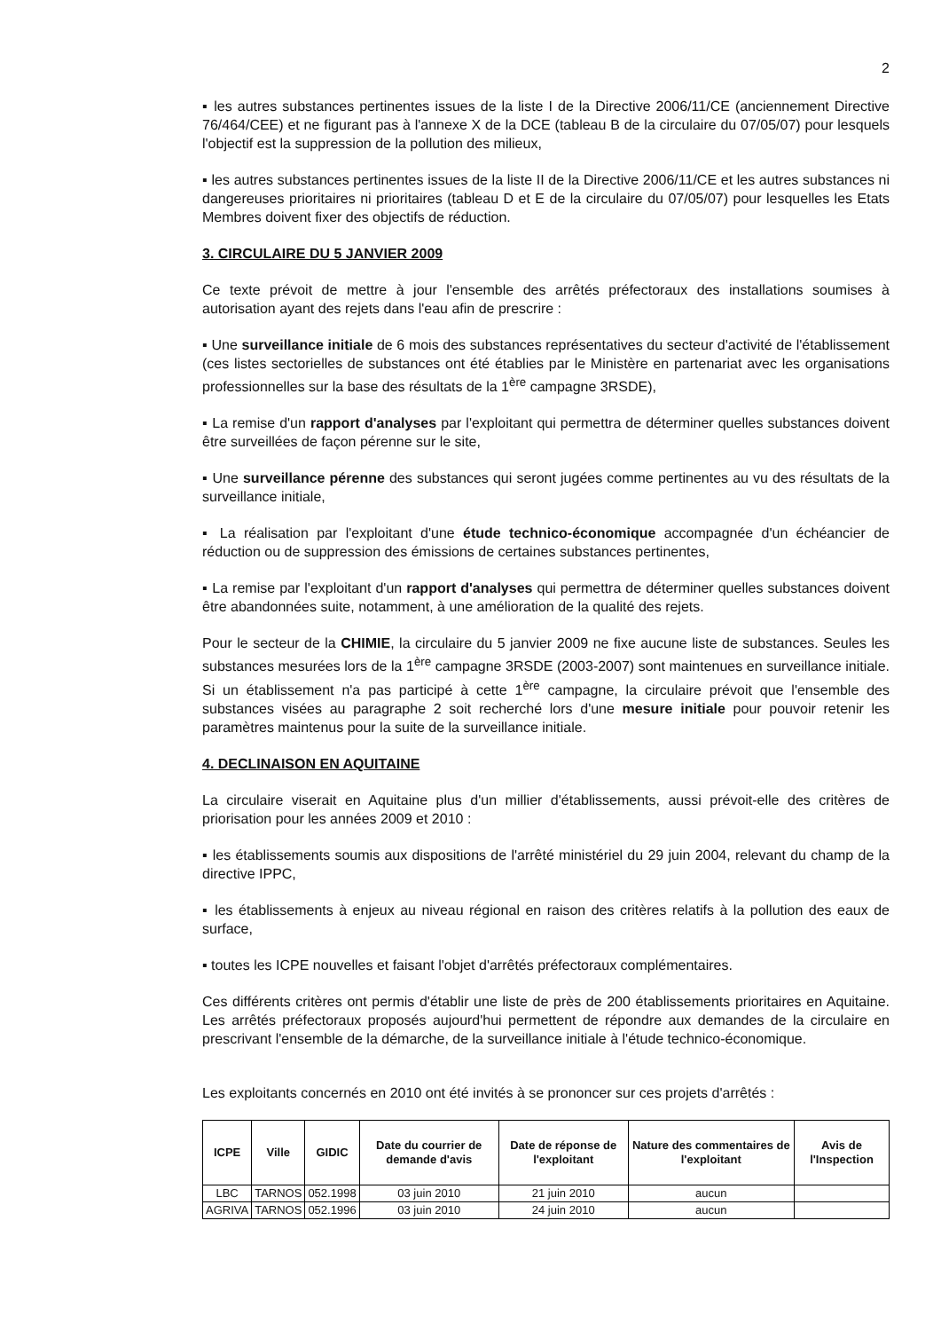2
▪ les autres substances pertinentes issues de la liste I de la Directive 2006/11/CE (anciennement Directive 76/464/CEE) et ne figurant pas à l'annexe X de la DCE (tableau B de la circulaire du 07/05/07) pour lesquels l'objectif est la suppression de la pollution des milieux,
▪ les autres substances pertinentes issues de la liste II de la Directive 2006/11/CE et les autres substances ni dangereuses prioritaires ni prioritaires (tableau D et E de la circulaire du 07/05/07) pour lesquelles les Etats Membres doivent fixer des objectifs de réduction.
3. CIRCULAIRE DU 5 JANVIER 2009
Ce texte prévoit de mettre à jour l'ensemble des arrêtés préfectoraux des installations soumises à autorisation ayant des rejets dans l'eau afin de prescrire :
▪ Une surveillance initiale de 6 mois des substances représentatives du secteur d'activité de l'établissement (ces listes sectorielles de substances ont été établies par le Ministère en partenariat avec les organisations professionnelles sur la base des résultats de la 1<sup>ère</sup> campagne 3RSDE),
▪ La remise d'un rapport d'analyses par l'exploitant qui permettra de déterminer quelles substances doivent être surveillées de façon pérenne sur le site,
▪ Une surveillance pérenne des substances qui seront jugées comme pertinentes au vu des résultats de la surveillance initiale,
▪ La réalisation par l'exploitant d'une étude technico-économique accompagnée d'un échéancier de réduction ou de suppression des émissions de certaines substances pertinentes,
▪ La remise par l'exploitant d'un rapport d'analyses qui permettra de déterminer quelles substances doivent être abandonnées suite, notamment, à une amélioration de la qualité des rejets.
Pour le secteur de la CHIMIE, la circulaire du 5 janvier 2009 ne fixe aucune liste de substances. Seules les substances mesurées lors de la 1<sup>ère</sup> campagne 3RSDE (2003-2007) sont maintenues en surveillance initiale. Si un établissement n'a pas participé à cette 1<sup>ère</sup> campagne, la circulaire prévoit que l'ensemble des substances visées au paragraphe 2 soit recherché lors d'une mesure initiale pour pouvoir retenir les paramètres maintenus pour la suite de la surveillance initiale.
4. DECLINAISON EN AQUITAINE
La circulaire viserait en Aquitaine plus d'un millier d'établissements, aussi prévoit-elle des critères de priorisation pour les années 2009 et 2010 :
▪ les établissements soumis aux dispositions de l'arrêté ministériel du 29 juin 2004, relevant du champ de la directive IPPC,
▪ les établissements à enjeux au niveau régional en raison des critères relatifs à la pollution des eaux de surface,
▪ toutes les ICPE nouvelles et faisant l'objet d'arrêtés préfectoraux complémentaires.
Ces différents critères ont permis d'établir une liste de près de 200 établissements prioritaires en Aquitaine. Les arrêtés préfectoraux proposés aujourd'hui permettent de répondre aux demandes de la circulaire en prescrivant l'ensemble de la démarche, de la surveillance initiale à l'étude technico-économique.
Les exploitants concernés en 2010 ont été invités à se prononcer sur ces projets d'arrêtés :
| ICPE | Ville | GIDIC | Date du courrier de demande d'avis | Date de réponse de l'exploitant | Nature des commentaires de l'exploitant | Avis de l'Inspection |
| --- | --- | --- | --- | --- | --- | --- |
| LBC | TARNOS | 052.1998 | 03 juin 2010 | 21 juin 2010 | aucun | |
| AGRIVA | TARNOS | 052.1996 | 03 juin 2010 | 24 juin 2010 | aucun | |